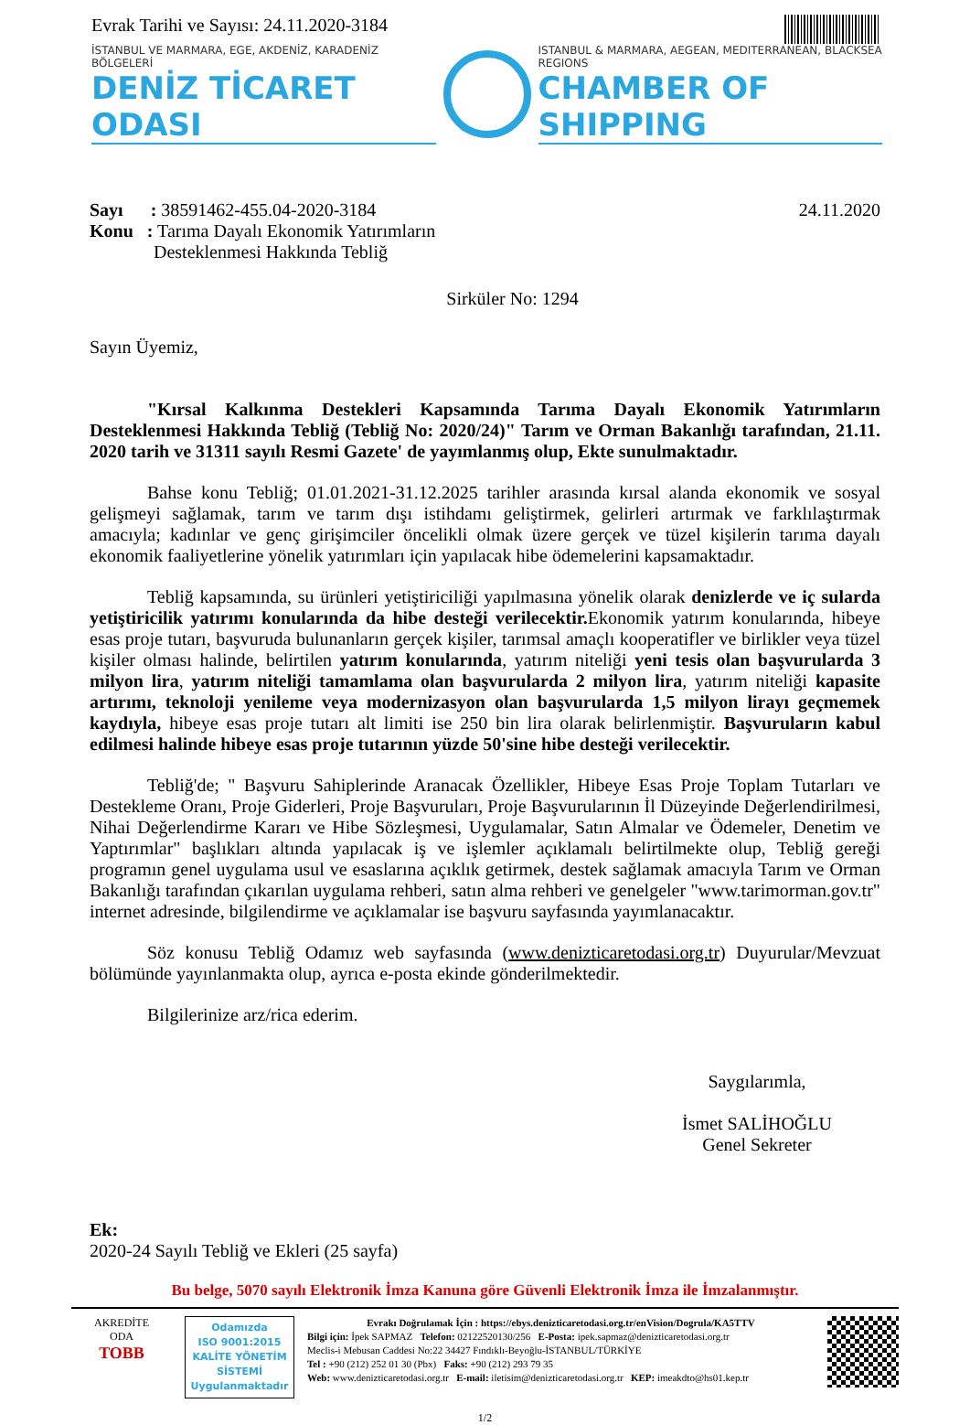Evrak Tarihi ve Sayısı: 24.11.2020-3184
İSTANBUL VE MARMARA, EGE, AKDENİZ, KARADENİZ BÖLGELERİ
DENİZ TİCARET ODASI
ISTANBUL & MARMARA, AEGEAN, MEDITERRANEAN, BLACKSEA REGIONS
CHAMBER OF SHIPPING
Sayı : 38591462-455.04-2020-3184
Konu : Tarıma Dayalı Ekonomik Yatırımların
Desteklenmesi Hakkında Tebliğ
24.11.2020
Sirküler No: 1294
Sayın Üyemiz,
"Kırsal Kalkınma Destekleri Kapsamında Tarıma Dayalı Ekonomik Yatırımların Desteklenmesi Hakkında Tebliğ (Tebliğ No: 2020/24)" Tarım ve Orman Bakanlığı tarafından, 21.11. 2020 tarih ve 31311 sayılı Resmi Gazete' de yayımlanmış olup, Ekte sunulmaktadır.
Bahse konu Tebliğ; 01.01.2021-31.12.2025 tarihler arasında kırsal alanda ekonomik ve sosyal gelişmeyi sağlamak, tarım ve tarım dışı istihdamı geliştirmek, gelirleri artırmak ve farklılaştırmak amacıyla; kadınlar ve genç girişimciler öncelikli olmak üzere gerçek ve tüzel kişilerin tarıma dayalı ekonomik faaliyetlerine yönelik yatırımları için yapılacak hibe ödemelerini kapsamaktadır.
Tebliğ kapsamında, su ürünleri yetiştiriciliği yapılmasına yönelik olarak denizlerde ve iç sularda yetiştiricilik yatırımı konularında da hibe desteği verilecektir. Ekonomik yatırım konularında, hibeye esas proje tutarı, başvuruda bulunanların gerçek kişiler, tarımsal amaçlı kooperatifler ve birlikler veya tüzel kişiler olması halinde, belirtilen yatırım konularında, yatırım niteliği yeni tesis olan başvurularda 3 milyon lira, yatırım niteliği tamamlama olan başvurularda 2 milyon lira, yatırım niteliği kapasite artırımı, teknoloji yenileme veya modernizasyon olan başvurularda 1,5 milyon lirayı geçmemek kaydıyla, hibeye esas proje tutarı alt limiti ise 250 bin lira olarak belirlenmiştir. Başvuruların kabul edilmesi halinde hibeye esas proje tutarının yüzde 50'sine hibe desteği verilecektir.
Tebliğ'de; " Başvuru Sahiplerinde Aranacak Özellikler, Hibeye Esas Proje Toplam Tutarları ve Destekleme Oranı, Proje Giderleri, Proje Başvuruları, Proje Başvurularının İl Düzeyinde Değerlendirilmesi, Nihai Değerlendirme Kararı ve Hibe Sözleşmesi, Uygulamalar, Satın Almalar ve Ödemeler, Denetim ve Yaptırımlar" başlıkları altında yapılacak iş ve işlemler açıklamalı belirtilmekte olup, Tebliğ gereği programın genel uygulama usul ve esaslarına açıklık getirmek, destek sağlamak amacıyla Tarım ve Orman Bakanlığı tarafından çıkarılan uygulama rehberi, satın alma rehberi ve genelgeler "www.tarimorman.gov.tr" internet adresinde, bilgilendirme ve açıklamalar ise başvuru sayfasında yayımlanacaktır.
Söz konusu Tebliğ Odamız web sayfasında (www.denizticaretodasi.org.tr) Duyurular/Mevzuat bölümünde yayınlanmakta olup, ayrıca e-posta ekinde gönderilmektedir.
Bilgilerinize arz/rica ederim.
Saygılarımla,
İsmet SALİHOĞLU
Genel Sekreter
Ek:
2020-24 Sayılı Tebliğ ve Ekleri (25 sayfa)
Bu belge, 5070 sayılı Elektronik İmza Kanuna göre Güvenli Elektronik İmza ile İmzalanmıştır.
AKREDİTE
ODA
TOBB
Odamızda
ISO 9001:2015
KALİTE YÖNETİM
SİSTEMİ
Uygulanmaktadır
Evrakı Doğrulamak İçin : https://ebys.denizticaretodasi.org.tr/enVision/Dogrula/KA5TTV
Bilgi için: İpek SAPMAZ Telefon: 02122520130/256 E-Posta: ipek.sapmaz@denizticaretodasi.org.tr
Meclis-i Mebusan Caddesi No:22 34427 Fındıklı-Beyoğlu-İSTANBUL/TÜRKİYE
Tel : +90 (212) 252 01 30 (Pbx) Faks: +90 (212) 293 79 35
Web: www.denizticaretodasi.org.tr E-mail: iletisim@denizticaretodasi.org.tr KEP: imeakdto@hs01.kep.tr
1/2